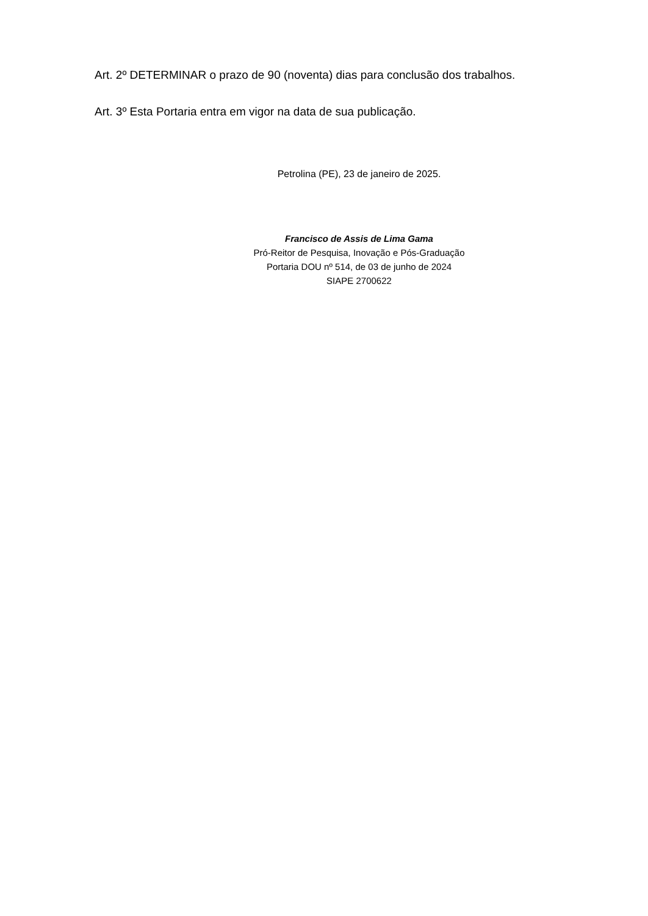Art. 2º DETERMINAR o prazo de 90 (noventa) dias para conclusão dos trabalhos.
Art. 3º Esta Portaria entra em vigor na data de sua publicação.
Petrolina (PE), 23 de janeiro de 2025.
Francisco de Assis de Lima Gama
Pró-Reitor de Pesquisa, Inovação e Pós-Graduação
Portaria DOU nº 514, de 03 de junho de 2024
SIAPE 2700622